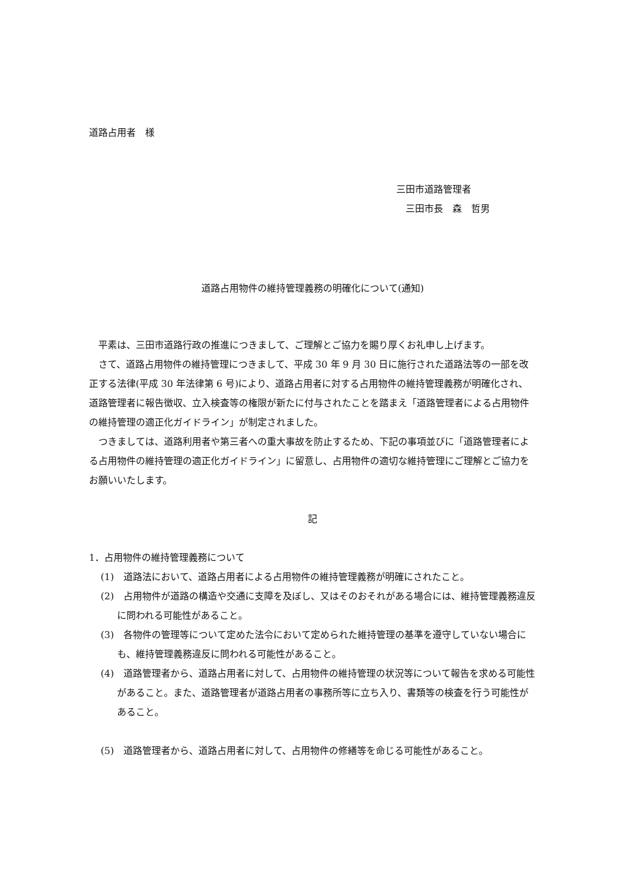道路占用者　様
三田市道路管理者
　三田市長　森　哲男
道路占用物件の維持管理義務の明確化について(通知)
　平素は、三田市道路行政の推進につきまして、ご理解とご協力を賜り厚くお礼申し上げます。
　さて、道路占用物件の維持管理につきまして、平成 30 年 9 月 30 日に施行された道路法等の一部を改正する法律(平成 30 年法律第 6 号)により、道路占用者に対する占用物件の維持管理義務が明確化され、道路管理者に報告徴収、立入検査等の権限が新たに付与されたことを踏まえ「道路管理者による占用物件の維持管理の適正化ガイドライン」が制定されました。
　つきましては、道路利用者や第三者への重大事故を防止するため、下記の事項並びに「道路管理者による占用物件の維持管理の適正化ガイドライン」に留意し、占用物件の適切な維持管理にご理解とご協力をお願いいたします。
記
1．占用物件の維持管理義務について
(1)　道路法において、道路占用者による占用物件の維持管理義務が明確にされたこと。
(2)　占用物件が道路の構造や交通に支障を及ぼし、又はそのおそれがある場合には、維持管理義務違反に問われる可能性があること。
(3)　各物件の管理等について定めた法令において定められた維持管理の基準を遵守していない場合にも、維持管理義務違反に問われる可能性があること。
(4)　道路管理者から、道路占用者に対して、占用物件の維持管理の状況等について報告を求める可能性があること。また、道路管理者が道路占用者の事務所等に立ち入り、書類等の検査を行う可能性があること。
(5)　道路管理者から、道路占用者に対して、占用物件の修繕等を命じる可能性があること。